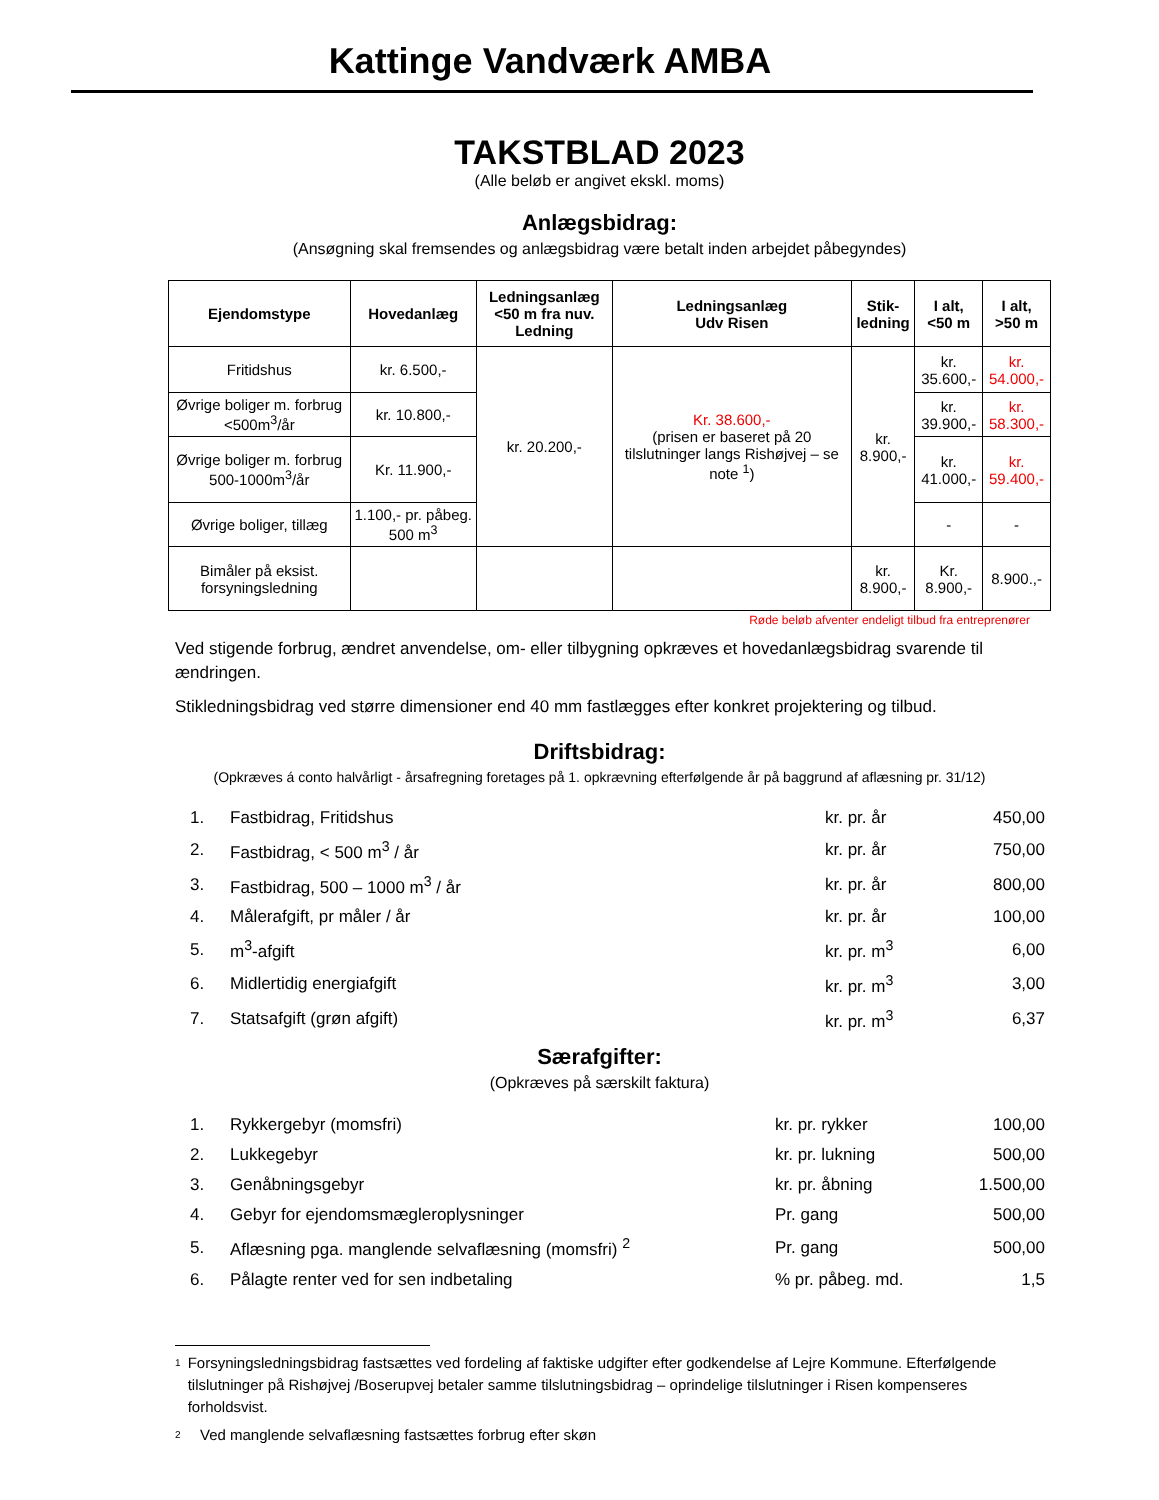Kattinge Vandværk AMBA
TAKSTBLAD 2023
(Alle beløb er angivet ekskl. moms)
Anlægsbidrag:
(Ansøgning skal fremsendes og anlægsbidrag være betalt inden arbejdet påbegyndes)
| Ejendomstype | Hovedanlæg | Ledningsanlæg <50 m fra nuv. Ledning | Ledningsanlæg Udv Risen | Stik- ledning | I alt, <50 m | I alt, >50 m |
| --- | --- | --- | --- | --- | --- | --- |
| Fritidshus | kr. 6.500,- | kr. 20.200,- | Kr. 38.600,- (prisen er baseret på 20 tilslutninger langs Rishøjvej – se note <sup>1</sup>) | kr. 8.900,- | kr. 35.600,- | kr. 54.000,- |
| Øvrige boliger m. forbrug <500m<sup>3</sup>/år | kr. 10.800,- | | | | kr. 39.900,- | kr. 58.300,- |
| Øvrige boliger m. forbrug 500-1000m<sup>3</sup>/år | Kr. 11.900,- | | | | kr. 41.000,- | kr. 59.400,- |
| Øvrige boliger, tillæg | 1.100,- pr. påbeg. 500 m<sup>3</sup> | | | | - | - |
| Bimåler på eksist. forsyningsledning | | | | kr. 8.900,- | Kr. 8.900,- | 8.900.,- |
Røde beløb afventer endeligt tilbud fra entreprenører
Ved stigende forbrug, ændret anvendelse, om- eller tilbygning opkræves et hovedanlægsbidrag svarende til ændringen.
Stikledningsbidrag ved større dimensioner end 40 mm fastlægges efter konkret projektering og tilbud.
Driftsbidrag:
(Opkræves á conto halvårligt - årsafregning foretages på 1. opkrævning efterfølgende år på baggrund af aflæsning pr. 31/12)
| 1. | Fastbidrag, Fritidshus | kr. pr. år | 450,00 |
| 2. | Fastbidrag, < 500 m<sup>3</sup> / år | kr. pr. år | 750,00 |
| 3. | Fastbidrag, 500 – 1000 m<sup>3</sup> / år | kr. pr. år | 800,00 |
| 4. | Målerafgift, pr måler / år | kr. pr. år | 100,00 |
| 5. | m<sup>3</sup>-afgift | kr. pr. m<sup>3</sup> | 6,00 |
| 6. | Midlertidig energiafgift | kr. pr. m<sup>3</sup> | 3,00 |
| 7. | Statsafgift (grøn afgift) | kr. pr. m<sup>3</sup> | 6,37 |
Særafgifter:
(Opkræves på særskilt faktura)
| 1. | Rykkergebyr (momsfri) | kr. pr. rykker | 100,00 |
| 2. | Lukkegebyr | kr. pr. lukning | 500,00 |
| 3. | Genåbningsgebyr | kr. pr. åbning | 1.500,00 |
| 4. | Gebyr for ejendomsmægleroplysninger | Pr. gang | 500,00 |
| 5. | Aflæsning pga. manglende selvaflæsning (momsfri) <sup>2</sup> | Pr. gang | 500,00 |
| 6. | Pålagte renter ved for sen indbetaling | % pr. påbeg. md. | 1,5 |
1
Forsyningsledningsbidrag fastsættes ved fordeling af faktiske udgifter efter godkendelse af Lejre Kommune. Efterfølgende tilslutninger på Rishøjvej /Boserupvej betaler samme tilslutningsbidrag – oprindelige tilslutninger i Risen kompenseres forholdsvist.
2
Ved manglende selvaflæsning fastsættes forbrug efter skøn